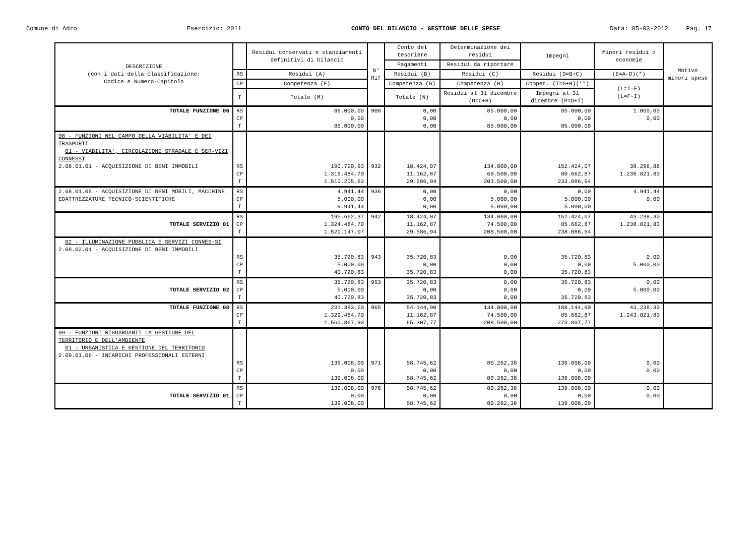Comune di Adro Esercizio: 2011 CONTO DEL BILANCIO - GESTIONE DELLE SPESE Data: 05-03-2012 Pag. 17
| DESCRIZIONE (con i dati della classificazione: Codice e Numero-Capitolo | | Residui conservati e stanziamenti definitivi di bilancio | N° Rif | Conto del tesoriere | Determinazione dei residui | Impegni | Minori residui o economie | Motivo minori spese |
| --- | --- | --- | --- | --- | --- | --- | --- | --- |
| | | | | Pagamenti | Residui da riportare | | | |
| | RS | Residui (A) | | Residui (B) | Residui (C) | Residui (D=B+C) | (E=A-D)(*) | |
| | CP | Competenza (F) | | Competenza (G) | Competenza (H) | Compet. (I=G+H)(**) | (L=I-F) (L=F-I) | |
| | T | Totale (M) | | Totale (N) | Residui al 31 dicembre (O=C+H) | Impegni al 31 dicembre (P=D+I) | | |
| TOTALE FUNZIONE 06 | RS CP T | 86.000,00 0,00 86.000,00 | 908 | 0,00 0,00 0,00 | 85.000,00 0,00 85.000,00 | 85.000,00 0,00 85.000,00 | 1.000,00 0,00 | |
| 08 - FUNZIONI NEL CAMPO DELLA VIABILITA' E DEI TRASPORTI 01 - VIABILITA', CIRCOLAZIONE STRADALE E SER-VIZI CONNESSI 2.08.01.01 - ACQUISIZIONE DI BENI IMMOBILI | RS CP T | 190.720,93 1.319.484,70 1.510.205,63 | 932 | 18.424,07 11.162,87 29.586,94 | 134.000,00 69.500,00 203.500,00 | 152.424,07 80.662,87 233.086,94 | 38.296,86 1.238.821,83 | |
| 2.08.01.05 - ACQUISIZIONE DI BENI MOBILI, MACCHINE EDATTREZZATURE TECNICO-SCIENTIFICHE | RS CP T | 4.941,44 5.000,00 9.941,44 | 936 | 0,00 0,00 0,00 | 0,00 5.000,00 5.000,00 | 0,00 5.000,00 5.000,00 | 4.941,44 0,00 | |
| TOTALE SERVIZIO 01 | RS CP T | 195.662,37 1.324.484,70 1.520.147,07 | 942 | 18.424,07 11.162,87 29.586,94 | 134.000,00 74.500,00 208.500,00 | 152.424,07 85.662,87 238.086,94 | 43.238,30 1.238.821,83 | |
| 02 - ILLUMINAZIONE PUBBLICA E SERVIZI CONNES-SI 2.08.02.01 - ACQUISIZIONE DI BENI IMMOBILI | RS CP T | 35.720,83 5.000,00 40.720,83 | 943 | 35.720,83 0,00 35.720,83 | 0,00 0,00 0,00 | 35.720,83 0,00 35.720,83 | 0,00 5.000,00 | |
| TOTALE SERVIZIO 02 | RS CP T | 35.720,83 5.000,00 40.720,83 | 953 | 35.720,83 0,00 35.720,83 | 0,00 0,00 0,00 | 35.720,83 0,00 35.720,83 | 0,00 5.000,00 | |
| TOTALE FUNZIONE 08 | RS CP T | 231.383,20 1.329.484,70 1.560.867,90 | 965 | 54.144,90 11.162,87 65.307,77 | 134.000,00 74.500,00 208.500,00 | 188.144,90 85.662,87 273.807,77 | 43.238,30 1.243.821,83 | |
| 09 - FUNZIONI RIGUARDANTI LA GESTIONE DEL TERRITORIO E DELL'AMBIENTE 01 - URBANISTICA E GESTIONE DEL TERRITORIO 2.09.01.06 - INCARICHI PROFESSIONALI ESTERNI | RS CP T | 139.008,00 0,00 139.008,00 | 971 | 58.745,62 0,00 58.745,62 | 80.262,38 0,00 80.262,38 | 139.008,00 0,00 139.008,00 | 0,00 0,00 | |
| TOTALE SERVIZIO 01 | RS CP T | 139.008,00 0,00 139.008,00 | 976 | 58.745,62 0,00 58.745,62 | 80.262,38 0,00 80.262,38 | 139.008,00 0,00 139.008,00 | 0,00 0,00 | |